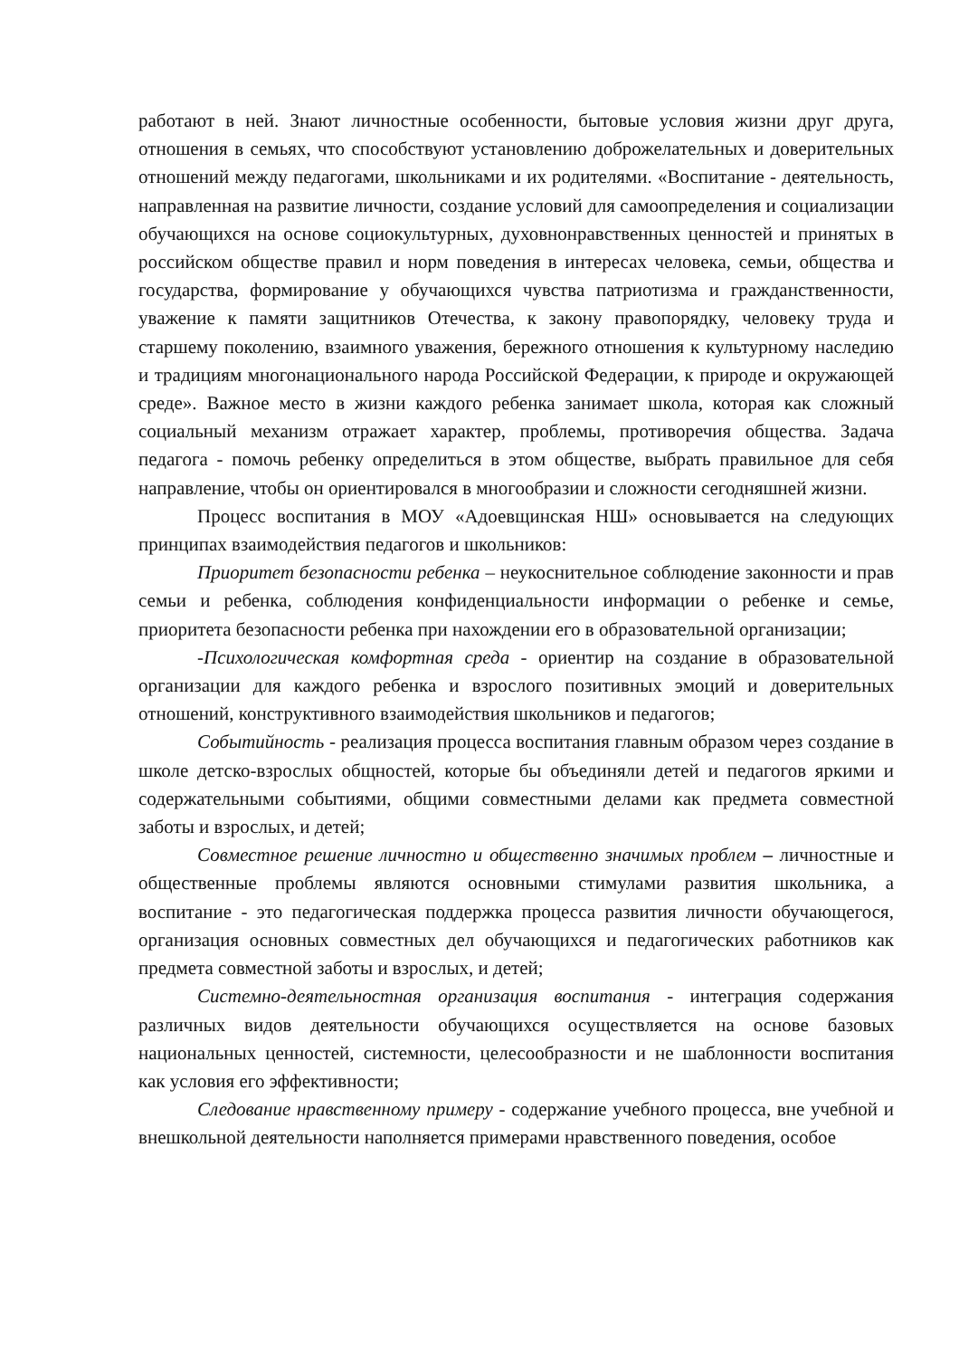работают в ней. Знают личностные особенности, бытовые условия жизни друг друга, отношения в семьях, что способствуют установлению доброжелательных и доверительных отношений между педагогами, школьниками и их родителями. «Воспитание - деятельность, направленная на развитие личности, создание условий для самоопределения и социализации обучающихся на основе социокультурных, духовнонравственных ценностей и принятых в российском обществе правил и норм поведения в интересах человека, семьи, общества и государства, формирование у обучающихся чувства патриотизма и гражданственности, уважение к памяти защитников Отечества, к закону правопорядку, человеку труда и старшему поколению, взаимного уважения, бережного отношения к культурному наследию и традициям многонационального народа Российской Федерации, к природе и окружающей среде». Важное место в жизни каждого ребенка занимает школа, которая как сложный социальный механизм отражает характер, проблемы, противоречия общества. Задача педагога - помочь ребенку определиться в этом обществе, выбрать правильное для себя направление, чтобы он ориентировался в многообразии и сложности сегодняшней жизни.
Процесс воспитания в МОУ «Адоевщинская НШ» основывается на следующих принципах взаимодействия педагогов и школьников:
Приоритет безопасности ребенка – неукоснительное соблюдение законности и прав семьи и ребенка, соблюдения конфиденциальности информации о ребенке и семье, приоритета безопасности ребенка при нахождении его в образовательной организации;
-Психологическая комфортная среда - ориентир на создание в образовательной организации для каждого ребенка и взрослого позитивных эмоций и доверительных отношений, конструктивного взаимодействия школьников и педагогов;
Событийность - реализация процесса воспитания главным образом через создание в школе детско-взрослых общностей, которые бы объединяли детей и педагогов яркими и содержательными событиями, общими совместными делами как предмета совместной заботы и взрослых, и детей;
Совместное решение личностно и общественно значимых проблем – личностные и общественные проблемы являются основными стимулами развития школьника, а воспитание - это педагогическая поддержка процесса развития личности обучающегося, организация основных совместных дел обучающихся и педагогических работников как предмета совместной заботы и взрослых, и детей;
Системно-деятельностная организация воспитания - интеграция содержания различных видов деятельности обучающихся осуществляется на основе базовых национальных ценностей, системности, целесообразности и не шаблонности воспитания как условия его эффективности;
Следование нравственному примеру - содержание учебного процесса, вне учебной и внешкольной деятельности наполняется примерами нравственного поведения, особое